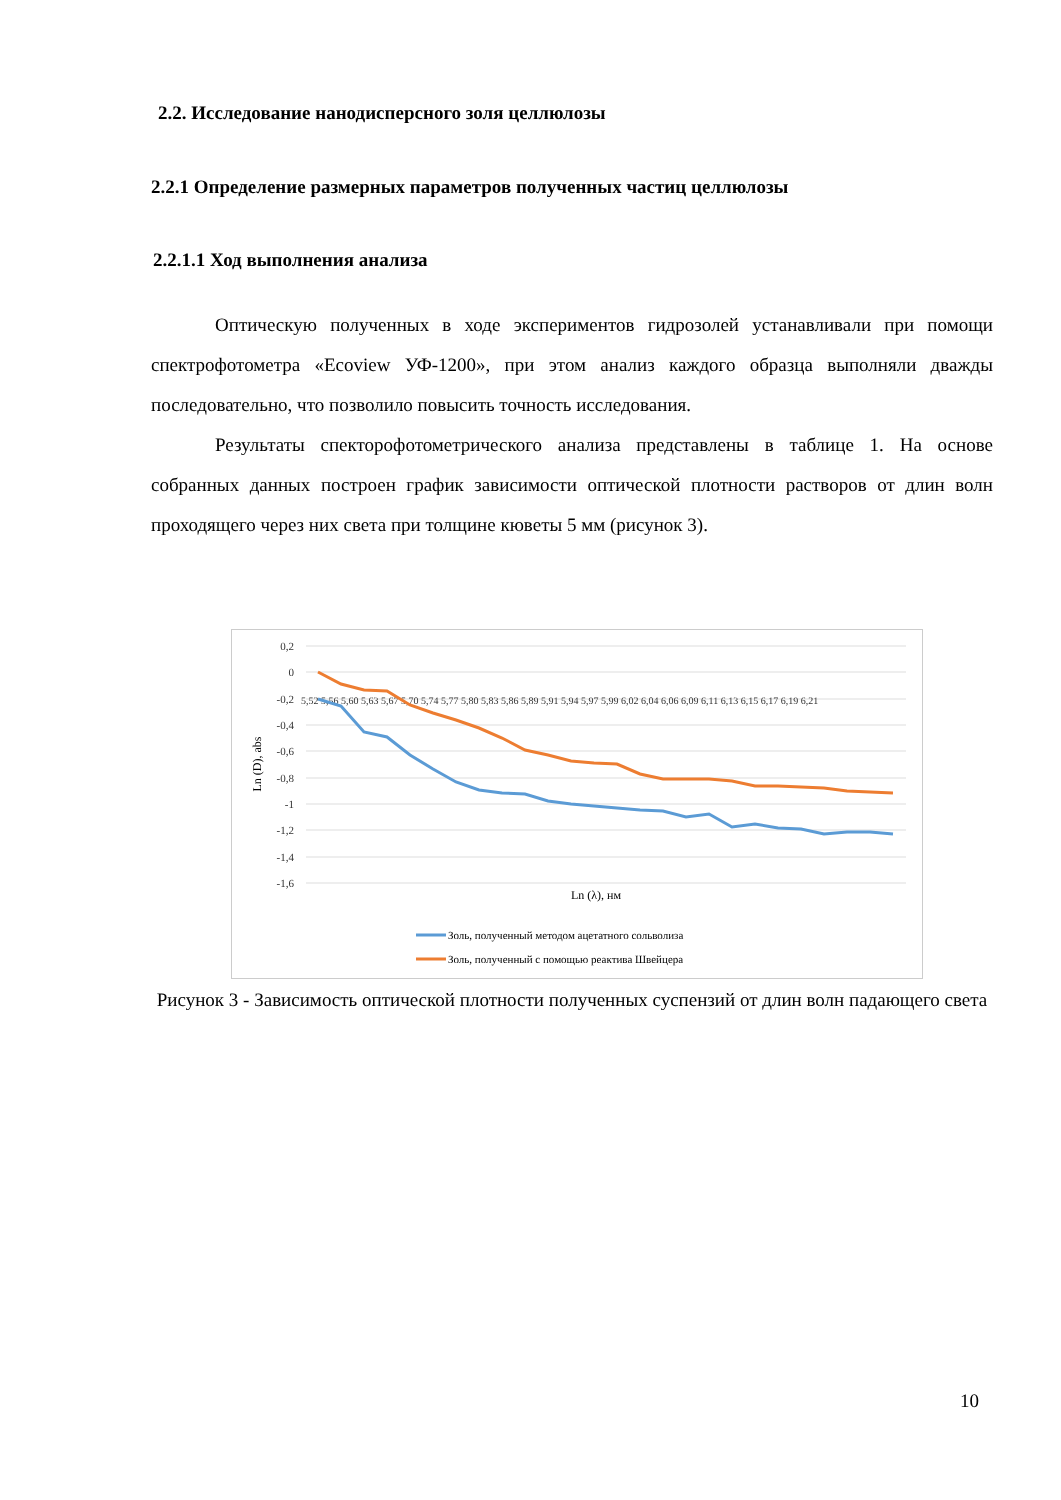2.2. Исследование нанодисперсного золя целлюлозы
2.2.1 Определение размерных параметров полученных частиц целлюлозы
2.2.1.1 Ход выполнения анализа
Оптическую полученных в ходе экспериментов гидрозолей устанавливали при помощи спектрофотометра «Ecoview УФ-1200», при этом анализ каждого образца выполняли дважды последовательно, что позволило повысить точность исследования.
Результаты спекторофотометрического анализа представлены в таблице 1. На основе собранных данных построен график зависимости оптической плотности растворов от длин волн проходящего через них света при толщине кюветы 5 мм (рисунок 3).
0,2
0
-0,2
-0,4
-0,6
-0,8
-1
-1,2
-1,4
-1,6
Ln (D), abs
Ln (λ), нм
5,52 5,56 5,60 5,63 5,67 5,70 5,74 5,77 5,80 5,83 5,86 5,89 5,91 5,94 5,97 5,99 6,02 6,04 6,06 6,09 6,11 6,13 6,15 6,17 6,19 6,21
Золь, полученный методом ацетатного сольволиза
Золь, полученный с помощью реактива Швейцера
Рисунок 3 - Зависимость оптической плотности полученных суспензий от длин волн падающего света
10